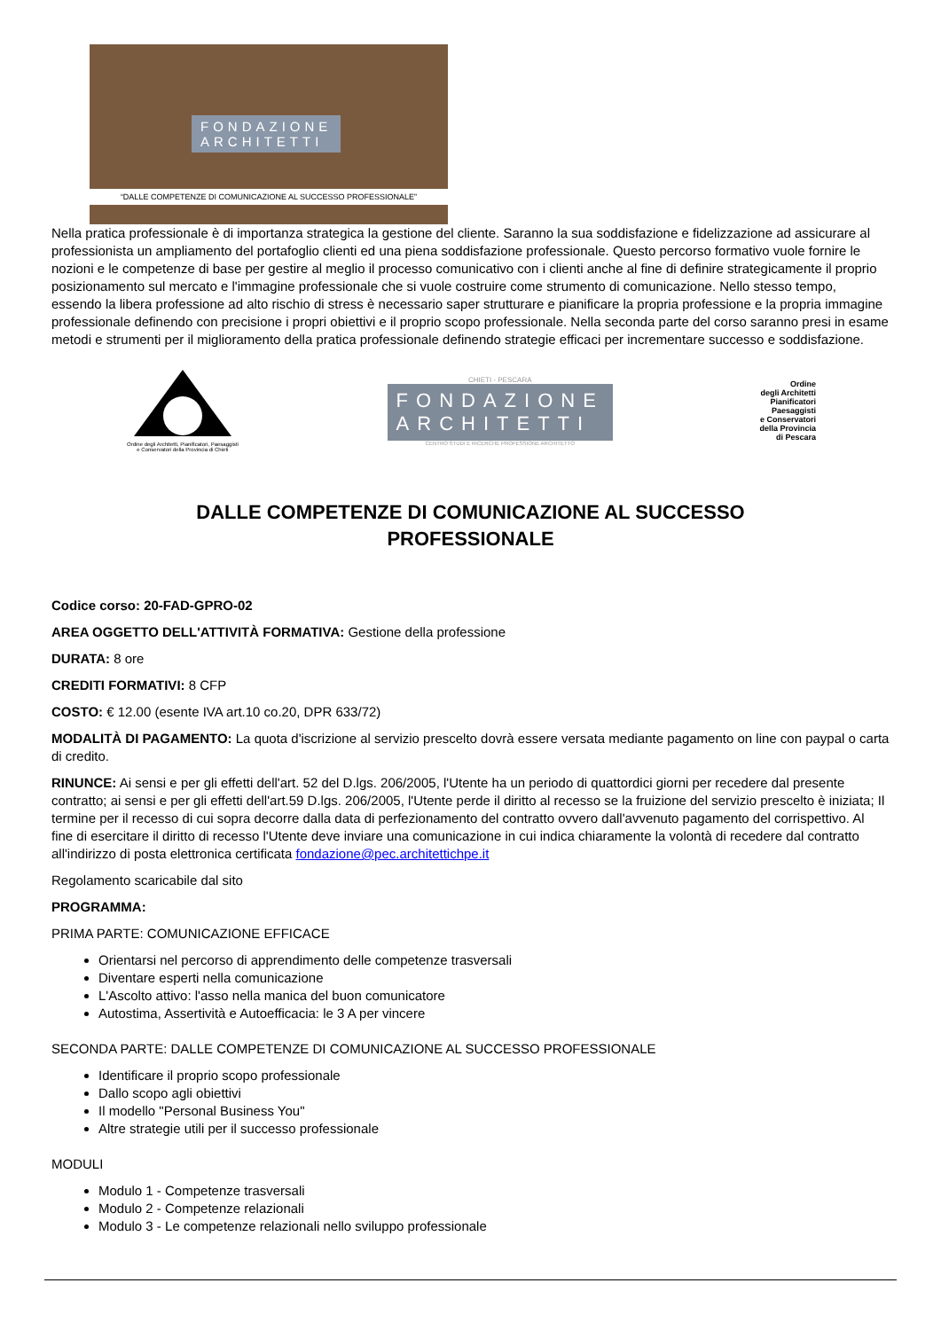FONDAZIONE
ARCHITETTI
“DALLE COMPETENZE DI COMUNICAZIONE AL SUCCESSO PROFESSIONALE”
Nella pratica professionale è di importanza strategica la gestione del cliente. Saranno la sua soddisfazione e fidelizzazione ad assicurare al professionista un ampliamento del portafoglio clienti ed una piena soddisfazione professionale. Questo percorso formativo vuole fornire le nozioni e le competenze di base per gestire al meglio il processo comunicativo con i clienti anche al fine di definire strategicamente il proprio posizionamento sul mercato e l'immagine professionale che si vuole costruire come strumento di comunicazione. Nello stesso tempo, essendo la libera professione ad alto rischio di stress è necessario saper strutturare e pianificare la propria professione e la propria immagine professionale definendo con precisione i propri obiettivi e il proprio scopo professionale. Nella seconda parte del corso saranno presi in esame metodi e strumenti per il miglioramento della pratica professionale definendo strategie efficaci per incrementare successo e soddisfazione.
Ordine degli Architetti, Pianificatori, Paesaggisti e Conservatori della Provincia di Chieti
CHIETI - PESCARA
FONDAZIONE
ARCHITETTI
CENTRO STUDI E RICERCHE PROFESSIONE ARCHITETTO
Ordine
degli Architetti
Pianificatori
Paesaggisti
e Conservatori
della Provincia
di Pescara
DALLE COMPETENZE DI COMUNICAZIONE AL SUCCESSO PROFESSIONALE
Codice corso: 20-FAD-GPRO-02
AREA OGGETTO DELL'ATTIVITÀ FORMATIVA: Gestione della professione
DURATA: 8 ore
CREDITI FORMATIVI: 8 CFP
COSTO: € 12.00 (esente IVA art.10 co.20, DPR 633/72)
MODALITÀ DI PAGAMENTO: La quota d'iscrizione al servizio prescelto dovrà essere versata mediante pagamento on line con paypal o carta di credito.
RINUNCE: Ai sensi e per gli effetti dell'art. 52 del D.lgs. 206/2005, l'Utente ha un periodo di quattordici giorni per recedere dal presente contratto; ai sensi e per gli effetti dell'art.59 D.lgs. 206/2005, l'Utente perde il diritto al recesso se la fruizione del servizio prescelto è iniziata; Il termine per il recesso di cui sopra decorre dalla data di perfezionamento del contratto ovvero dall'avvenuto pagamento del corrispettivo. Al fine di esercitare il diritto di recesso l'Utente deve inviare una comunicazione in cui indica chiaramente la volontà di recedere dal contratto all'indirizzo di posta elettronica certificata fondazione@pec.architettichpe.it
Regolamento scaricabile dal sito
PROGRAMMA:
PRIMA PARTE: COMUNICAZIONE EFFICACE
Orientarsi nel percorso di apprendimento delle competenze trasversali
Diventare esperti nella comunicazione
L'Ascolto attivo: l'asso nella manica del buon comunicatore
Autostima, Assertività e Autoefficacia: le 3 A per vincere
SECONDA PARTE: DALLE COMPETENZE DI COMUNICAZIONE AL SUCCESSO PROFESSIONALE
Identificare il proprio scopo professionale
Dallo scopo agli obiettivi
Il modello "Personal Business You"
Altre strategie utili per il successo professionale
MODULI
Modulo 1 - Competenze trasversali
Modulo 2 - Competenze relazionali
Modulo 3 - Le competenze relazionali nello sviluppo professionale